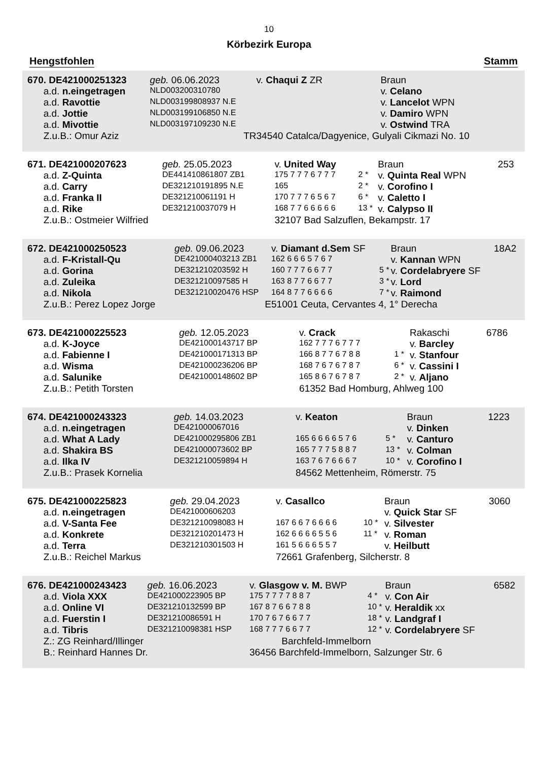10
Körbezirk Europa
Hengstfohlen Stamm
| 670. DE421000251323 | geb. 06.06.2023 | | v. Chaqui Z ZR | | Braun | |
| a.d. n.eingetragen | NLD003200310780 | | | | v. Celano | |
| a.d. Ravottie | NLD003199808937 N.E | | | | v. Lancelot WPN | |
| a.d. Jottie | NLD003199106850 N.E | | | | v. Damiro WPN | |
| a.d. Mivottie | NLD003197109230 N.E | | | | v. Ostwind TRA | |
| Z.u.B.: Omur Aziz | TR | | 34540 Catalca/Dagyenice, Gulyali Cikmazi No. 10 | | | |
| 671. DE421000207623 | geb. 25.05.2023 | v. United Way | | Braun | 253 |
| a.d. Z-Quinta | DE441410861807 ZB1 | 175 7 7 7 6 7 7 7 | 2 * | v. Quinta Real WPN | |
| a.d. Carry | DE321210191895 N.E | 165 | 2 * | v. Corofino I | |
| a.d. Franka II | DE321210061191 H | 170 7 7 7 6 5 6 7 | 6 * | v. Caletto I | |
| a.d. Rike | DE321210037079 H | 168 7 7 6 6 6 6 6 | 13 * | v. Calypso II | |
| Z.u.B.: Ostmeier Wilfried | | 32107 Bad Salzuflen, Bekampstr. 17 | | | |
| 672. DE421000250523 | geb. 09.06.2023 | v. Diamant d.Sem SF | | Braun | 18A2 |
| a.d. F-Kristall-Qu | DE421000403213 ZB1 | 162 6 6 6 5 7 6 7 | | v. Kannan WPN | |
| a.d. Gorina | DE321210203592 H | 160 7 7 7 6 6 7 7 | 5 * | v. Cordelabryere SF | |
| a.d. Zuleika | DE321210097585 H | 163 8 7 7 6 6 7 7 | 3 * | v. Lord | |
| a.d. Nikola | DE321210020476 HSP | 164 8 7 7 6 6 6 6 | 7 * | v. Raimond | |
| Z.u.B.: Perez Lopez Jorge | E | 51001 Ceuta, Cervantes 4, 1° Derecha | | | |
| 673. DE421000225523 | geb. 12.05.2023 | v. Crack | | Rakaschi | 6786 |
| a.d. K-Joyce | DE421000143717 BP | 162 7 7 7 6 7 7 7 | | v. Barcley | |
| a.d. Fabienne I | DE421000171313 BP | 166 8 7 7 6 7 8 8 | 1 * | v. Stanfour | |
| a.d. Wisma | DE421000236206 BP | 168 7 6 7 6 7 8 7 | 6 * | v. Cassini I | |
| a.d. Salunike | DE421000148602 BP | 165 8 6 7 6 7 8 7 | 2 * | v. Aljano | |
| Z.u.B.: Petith Torsten | | 61352 Bad Homburg, Ahlweg 100 | | | |
| 674. DE421000243323 | geb. 14.03.2023 | v. Keaton | | Braun | 1223 |
| a.d. n.eingetragen | DE421000067016 | | | v. Dinken | |
| a.d. What A Lady | DE421000295806 ZB1 | 165 6 6 6 6 5 7 6 | 5 * | v. Canturo | |
| a.d. Shakira BS | DE421000073602 BP | 165 7 7 7 5 8 8 7 | 13 * | v. Colman | |
| a.d. Ilka IV | DE321210059894 H | 163 7 6 7 6 6 6 7 | 10 * | v. Corofino I | |
| Z.u.B.: Prasek Kornelia | | 84562 Mettenheim, Römerstr. 75 | | | |
| 675. DE421000225823 | geb. 29.04.2023 | v. Casallco | | Braun | 3060 |
| a.d. n.eingetragen | DE421000606203 | | | v. Quick Star SF | |
| a.d. V-Santa Fee | DE321210098083 H | 167 6 6 7 6 6 6 6 | 10 * | v. Silvester | |
| a.d. Konkrete | DE321210201473 H | 162 6 6 6 6 5 5 6 | 11 * | v. Roman | |
| a.d. Terra | DE321210301503 H | 161 5 6 6 6 5 5 7 | | v. Heilbutt | |
| Z.u.B.: Reichel Markus | | 72661 Grafenberg, Silcherstr. 8 | | | |
| 676. DE421000243423 | geb. 16.06.2023 | v. Glasgow v. M. BWP | | Braun | 6582 |
| a.d. Viola XXX | DE421000223905 BP | 175 7 7 7 7 8 8 7 | 4 * | v. Con Air | |
| a.d. Online VI | DE321210132599 BP | 167 8 7 6 6 7 8 8 | 10 * | v. Heraldik xx | |
| a.d. Fuerstin I | DE321210086591 H | 170 7 6 7 6 6 7 7 | 18 * | v. Landgraf I | |
| a.d. Tibris | DE321210098381 HSP | 168 7 7 7 6 6 7 7 | 12 * | v. Cordelabryere SF | |
| Z.: ZG Reinhard/Illinger | | Barchfeld-Immelborn | | | |
| B.: Reinhard Hannes Dr. | | 36456 Barchfeld-Immelborn, Salzunger Str. 6 | | | |